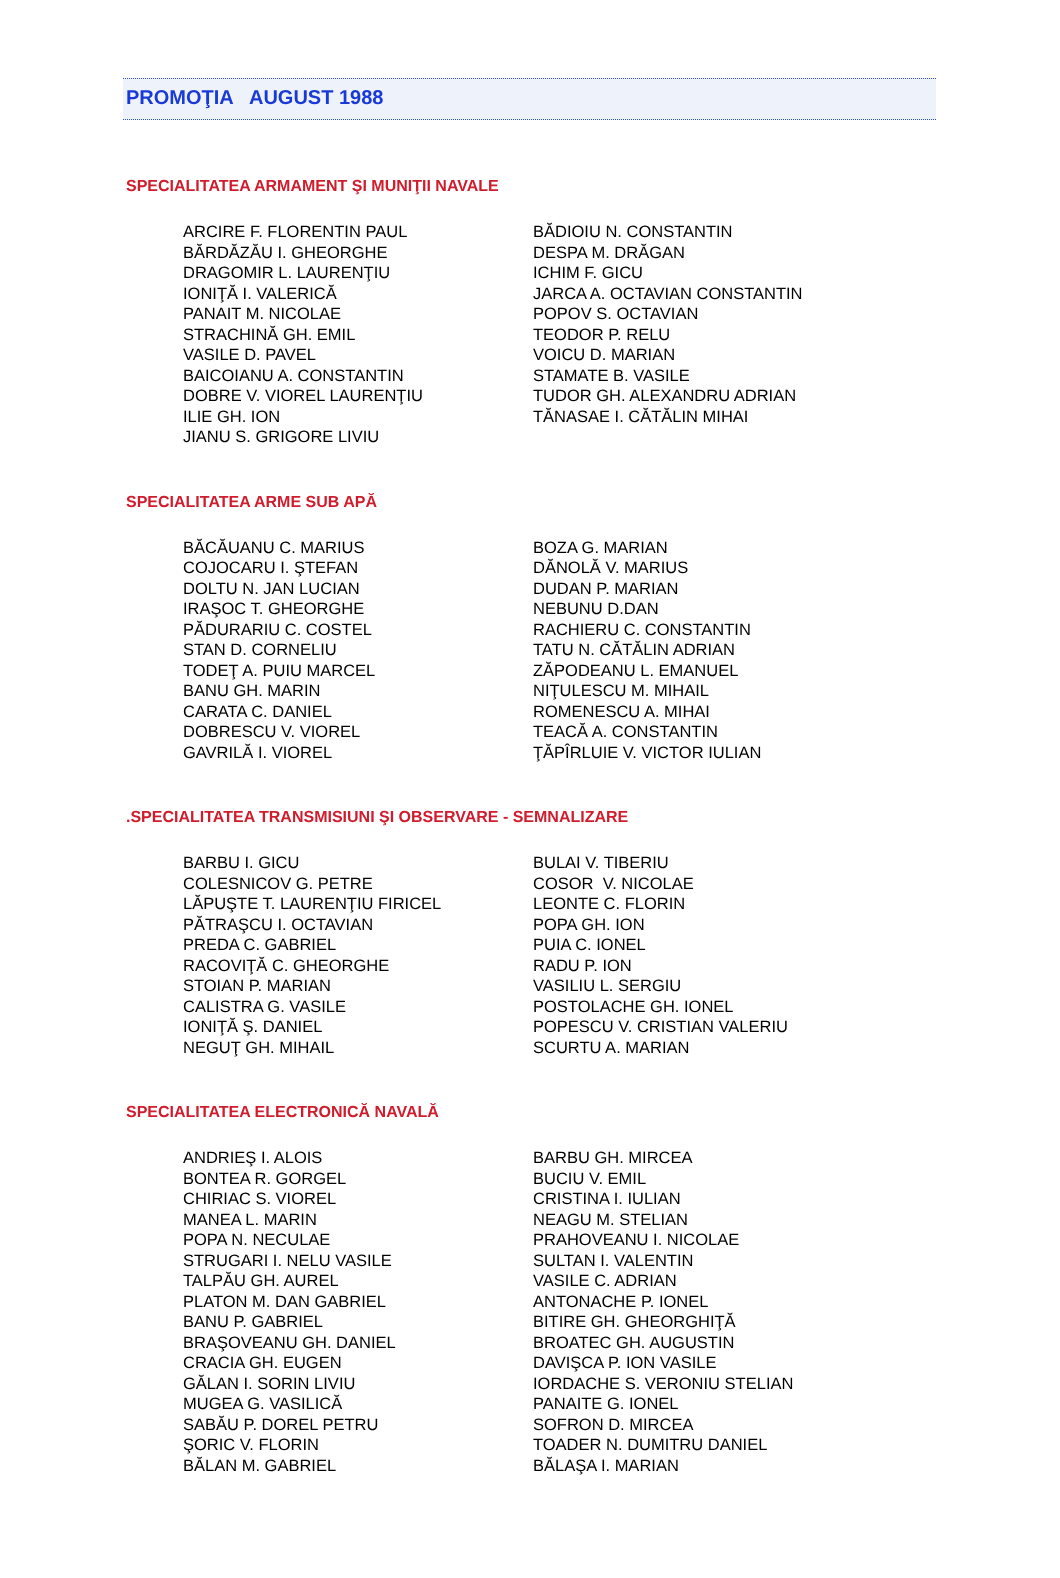PROMOŢIA AUGUST 1988
SPECIALITATEA ARMAMENT ŞI MUNIŢII NAVALE
| ARCIRE F. FLORENTIN PAUL BĂRDĂZĂU I. GHEORGHE DRAGOMIR L. LAURENŢIU IONIŢĂ I. VALERICĂ PANAIT M. NICOLAE STRACHINĂ GH. EMIL VASILE D. PAVEL BAICOIANU A. CONSTANTIN DOBRE V. VIOREL LAURENŢIU ILIE GH. ION JIANU S. GRIGORE LIVIU | BĂDIOIU N. CONSTANTIN DESPA M. DRĂGAN ICHIM F. GICU JARCA A. OCTAVIAN CONSTANTIN POPOV S. OCTAVIAN TEODOR P. RELU VOICU D. MARIAN STAMATE B. VASILE TUDOR GH. ALEXANDRU ADRIAN TĂNASAE I. CĂTĂLIN MIHAI |
SPECIALITATEA ARME SUB APĂ
| BĂCĂUANU C. MARIUS COJOCARU I. ŞTEFAN DOLTU N. JAN LUCIAN IRAŞOC T. GHEORGHE PĂDURARIU C. COSTEL STAN D. CORNELIU TODEŢ A. PUIU MARCEL BANU GH. MARIN CARATA C. DANIEL DOBRESCU V. VIOREL GAVRILĂ I. VIOREL | BOZA G. MARIAN DĂNOLĂ V. MARIUS DUDAN P. MARIAN NEBUNU D.DAN RACHIERU C. CONSTANTIN TATU N. CĂTĂLIN ADRIAN ZĂPODEANU L. EMANUEL NIŢULESCU M. MIHAIL ROMENESCU A. MIHAI TEACĂ A. CONSTANTIN ŢĂPÎRLUIE V. VICTOR IULIAN |
.SPECIALITATEA TRANSMISIUNI ŞI OBSERVARE - SEMNALIZARE
| BARBU I. GICU COLESNICOV G. PETRE LĂPUŞTE T. LAURENŢIU FIRICEL PĂTRAŞCU I. OCTAVIAN PREDA C. GABRIEL RACOVIŢĂ C. GHEORGHE STOIAN P. MARIAN CALISTRA G. VASILE IONIŢĂ Ş. DANIEL NEGUŢ GH. MIHAIL | BULAI V. TIBERIU COSOR V. NICOLAE LEONTE C. FLORIN POPA GH. ION PUIA C. IONEL RADU P. ION VASILIU L. SERGIU POSTOLACHE GH. IONEL POPESCU V. CRISTIAN VALERIU SCURTU A. MARIAN |
SPECIALITATEA ELECTRONICĂ NAVALĂ
| ANDRIEŞ I. ALOIS BONTEA R. GORGEL CHIRIAC S. VIOREL MANEA L. MARIN POPA N. NECULAE STRUGARI I. NELU VASILE TALPĂU GH. AUREL PLATON M. DAN GABRIEL BANU P. GABRIEL BRAŞOVEANU GH. DANIEL CRACIA GH. EUGEN GĂLAN I. SORIN LIVIU MUGEA G. VASILICĂ SABĂU P. DOREL PETRU ŞORIC V. FLORIN BĂLAN M. GABRIEL | BARBU GH. MIRCEA BUCIU V. EMIL CRISTINA I. IULIAN NEAGU M. STELIAN PRAHOVEANU I. NICOLAE SULTAN I. VALENTIN VASILE C. ADRIAN ANTONACHE P. IONEL BITIRE GH. GHEORGHIŢĂ BROATEC GH. AUGUSTIN DAVIŞCA P. ION VASILE IORDACHE S. VERONIU STELIAN PANAITE G. IONEL SOFRON D. MIRCEA TOADER N. DUMITRU DANIEL BĂLAŞA I. MARIAN |